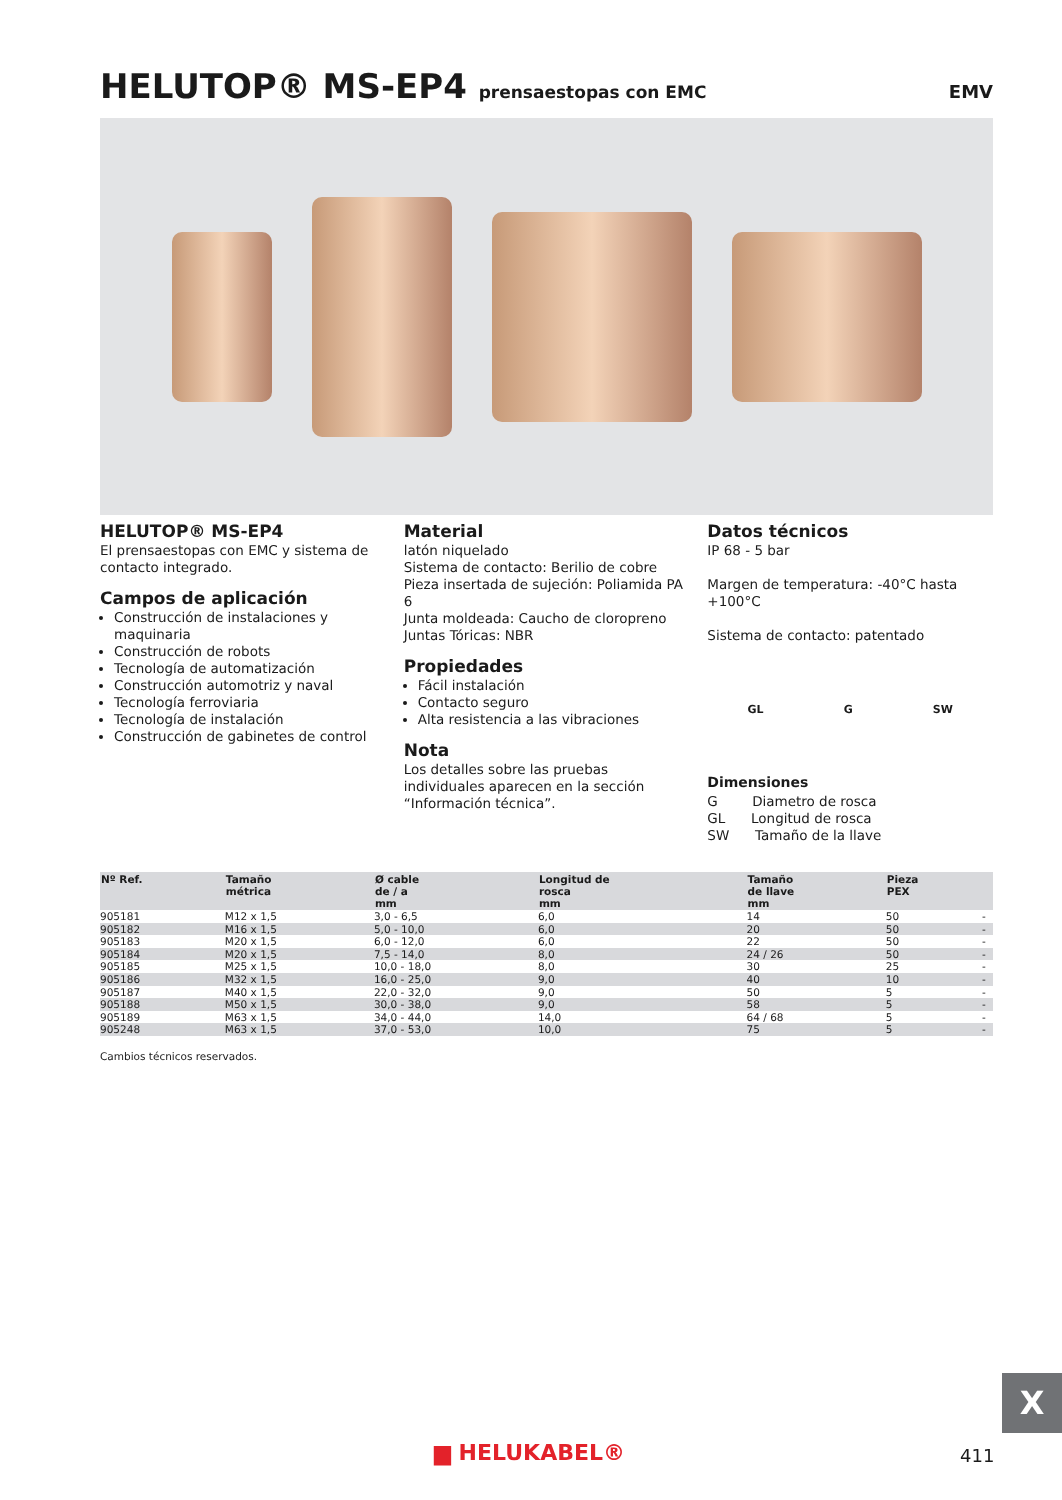HELUTOP® MS-EP4 prensaestopas con EMC EMV
HELUTOP® MS-EP4
El prensaestopas con EMC y sistema de contacto integrado.
Campos de aplicación
Construcción de instalaciones y maquinaria
Construcción de robots
Tecnología de automatización
Construcción automotriz y naval
Tecnología ferroviaria
Tecnología de instalación
Construcción de gabinetes de control
Material
latón niquelado
Sistema de contacto: Berilio de cobre
Pieza insertada de sujeción: Poliamida PA 6
Junta moldeada: Caucho de cloropreno
Juntas Tóricas: NBR
Propiedades
Fácil instalación
Contacto seguro
Alta resistencia a las vibraciones
Nota
Los detalles sobre las pruebas individuales aparecen en la sección “Información técnica”.
Datos técnicos
IP 68 - 5 bar
Margen de temperatura: -40°C hasta +100°C
Sistema de contacto: patentado
GL G SW
Dimensiones
G Diametro de rosca
GL Longitud de rosca
SW Tamaño de la llave
| Nº Ref. | Tamaño métrica | Ø cable de / a mm | Longitud de rosca mm | Tamaño de llave mm | Pieza PEX | |
| --- | --- | --- | --- | --- | --- | --- |
| 905181 | M12 x 1,5 | 3,0 - 6,5 | 6,0 | 14 | 50 | - |
| 905182 | M16 x 1,5 | 5,0 - 10,0 | 6,0 | 20 | 50 | - |
| 905183 | M20 x 1,5 | 6,0 - 12,0 | 6,0 | 22 | 50 | - |
| 905184 | M20 x 1,5 | 7,5 - 14,0 | 8,0 | 24 / 26 | 50 | - |
| 905185 | M25 x 1,5 | 10,0 - 18,0 | 8,0 | 30 | 25 | - |
| 905186 | M32 x 1,5 | 16,0 - 25,0 | 9,0 | 40 | 10 | - |
| 905187 | M40 x 1,5 | 22,0 - 32,0 | 9,0 | 50 | 5 | - |
| 905188 | M50 x 1,5 | 30,0 - 38,0 | 9,0 | 58 | 5 | - |
| 905189 | M63 x 1,5 | 34,0 - 44,0 | 14,0 | 64 / 68 | 5 | - |
| 905248 | M63 x 1,5 | 37,0 - 53,0 | 10,0 | 75 | 5 | - |
Cambios técnicos reservados.
X
▆ HELUKABEL® 411